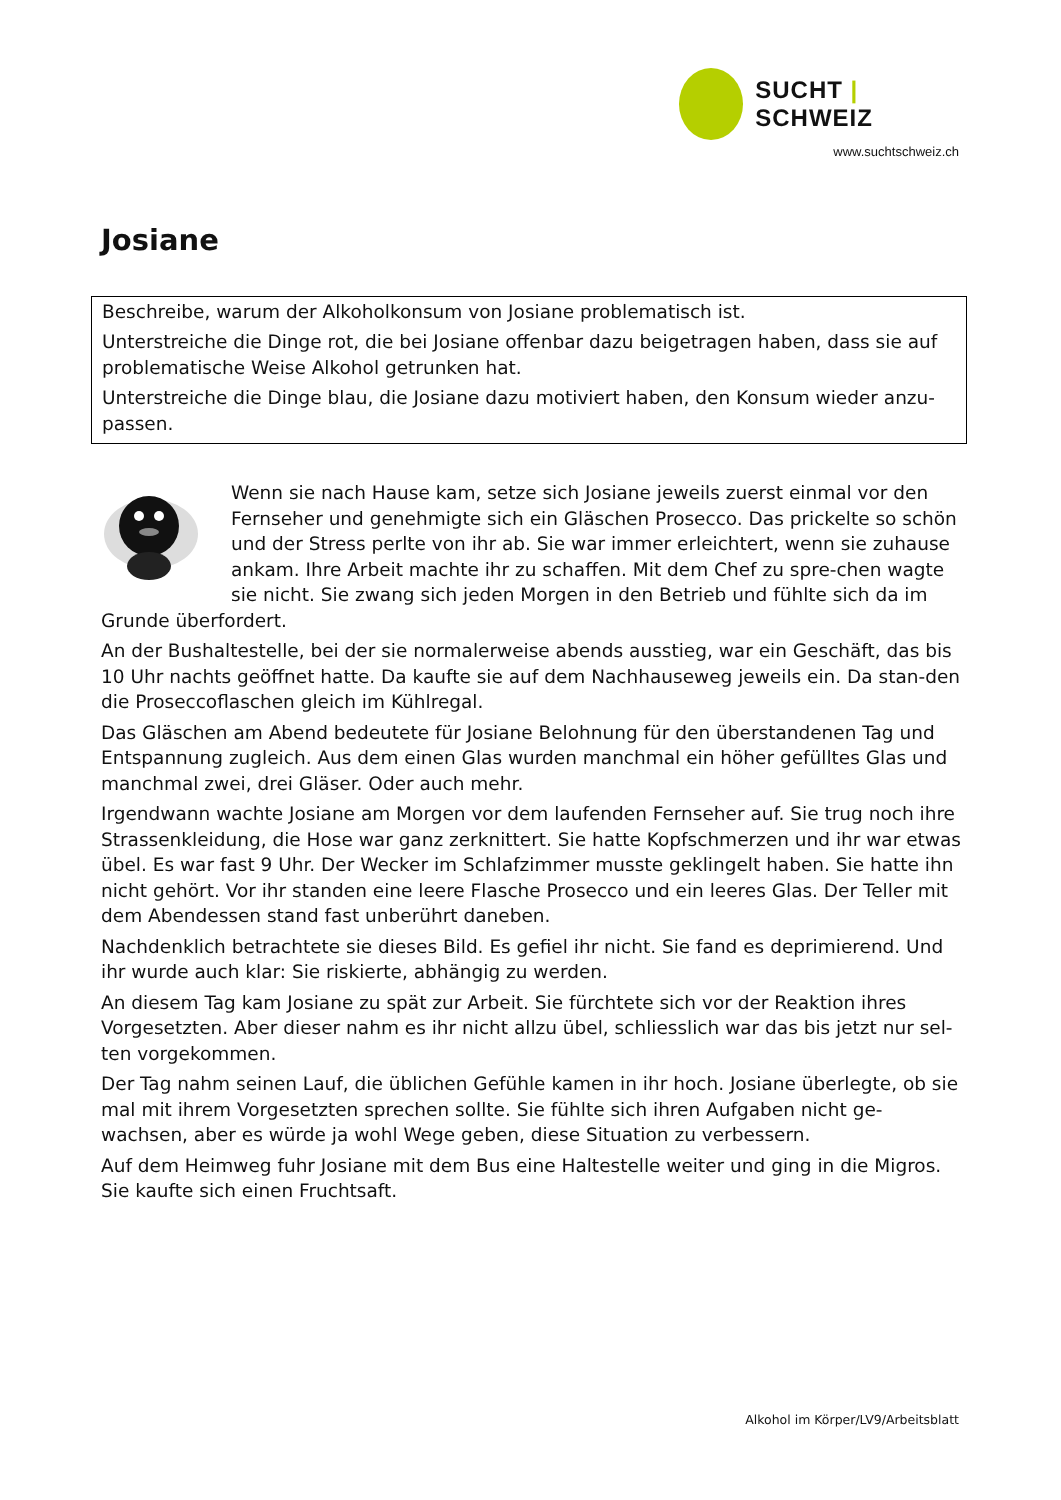SUCHT | SCHWEIZ
www.suchtschweiz.ch
Josiane
Beschreibe, warum der Alkoholkonsum von Josiane problematisch ist.
Unterstreiche die Dinge rot, die bei Josiane offenbar dazu beigetragen haben, dass sie auf problematische Weise Alkohol getrunken hat.
Unterstreiche die Dinge blau, die Josiane dazu motiviert haben, den Konsum wieder anzu-passen.
Wenn sie nach Hause kam, setze sich Josiane jeweils zuerst einmal vor den Fernseher und genehmigte sich ein Gläschen Prosecco. Das prickelte so schön und der Stress perlte von ihr ab. Sie war immer erleichtert, wenn sie zuhause ankam. Ihre Arbeit machte ihr zu schaffen. Mit dem Chef zu spre-chen wagte sie nicht. Sie zwang sich jeden Morgen in den Betrieb und fühlte sich da im Grunde überfordert.
An der Bushaltestelle, bei der sie normalerweise abends ausstieg, war ein Geschäft, das bis 10 Uhr nachts geöffnet hatte. Da kaufte sie auf dem Nachhauseweg jeweils ein. Da stan-den die Proseccoflaschen gleich im Kühlregal.
Das Gläschen am Abend bedeutete für Josiane Belohnung für den überstandenen Tag und Entspannung zugleich. Aus dem einen Glas wurden manchmal ein höher gefülltes Glas und manchmal zwei, drei Gläser. Oder auch mehr.
Irgendwann wachte Josiane am Morgen vor dem laufenden Fernseher auf. Sie trug noch ihre Strassenkleidung, die Hose war ganz zerknittert. Sie hatte Kopfschmerzen und ihr war etwas übel. Es war fast 9 Uhr. Der Wecker im Schlafzimmer musste geklingelt haben. Sie hatte ihn nicht gehört. Vor ihr standen eine leere Flasche Prosecco und ein leeres Glas. Der Teller mit dem Abendessen stand fast unberührt daneben.
Nachdenklich betrachtete sie dieses Bild. Es gefiel ihr nicht. Sie fand es deprimierend. Und ihr wurde auch klar: Sie riskierte, abhängig zu werden.
An diesem Tag kam Josiane zu spät zur Arbeit. Sie fürchtete sich vor der Reaktion ihres Vorgesetzten. Aber dieser nahm es ihr nicht allzu übel, schliesslich war das bis jetzt nur sel-ten vorgekommen.
Der Tag nahm seinen Lauf, die üblichen Gefühle kamen in ihr hoch. Josiane überlegte, ob sie mal mit ihrem Vorgesetzten sprechen sollte. Sie fühlte sich ihren Aufgaben nicht ge-wachsen, aber es würde ja wohl Wege geben, diese Situation zu verbessern.
Auf dem Heimweg fuhr Josiane mit dem Bus eine Haltestelle weiter und ging in die Migros. Sie kaufte sich einen Fruchtsaft.
Alkohol im Körper/LV9/Arbeitsblatt